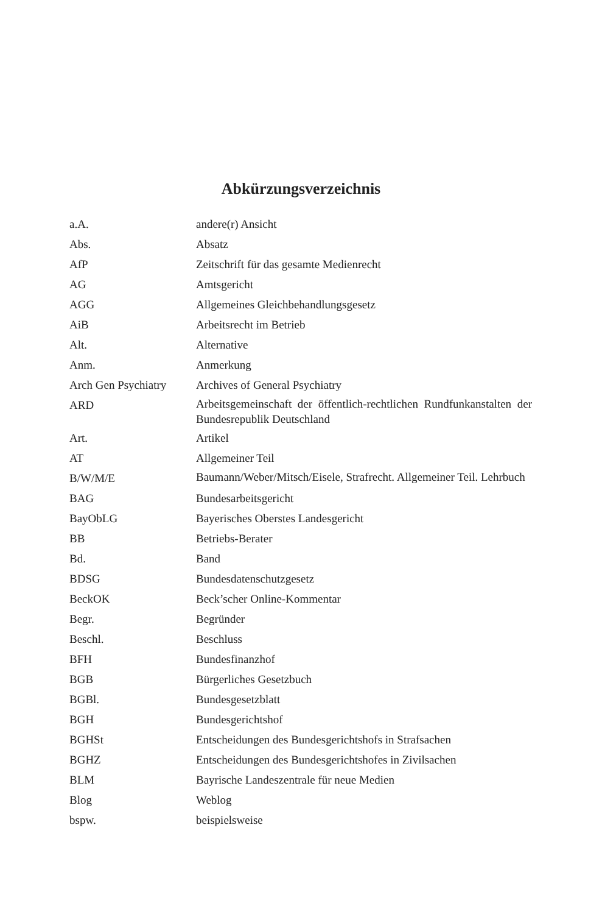Abkürzungsverzeichnis
| a.A. | andere(r) Ansicht |
| Abs. | Absatz |
| AfP | Zeitschrift für das gesamte Medienrecht |
| AG | Amtsgericht |
| AGG | Allgemeines Gleichbehandlungsgesetz |
| AiB | Arbeitsrecht im Betrieb |
| Alt. | Alternative |
| Anm. | Anmerkung |
| Arch Gen Psychiatry | Archives of General Psychiatry |
| ARD | Arbeitsgemeinschaft der öffentlich-rechtlichen Rundfunkanstalten der Bundesrepublik Deutschland |
| Art. | Artikel |
| AT | Allgemeiner Teil |
| B/W/M/E | Baumann/Weber/Mitsch/Eisele, Strafrecht. Allgemeiner Teil. Lehrbuch |
| BAG | Bundesarbeitsgericht |
| BayObLG | Bayerisches Oberstes Landesgericht |
| BB | Betriebs-Berater |
| Bd. | Band |
| BDSG | Bundesdatenschutzgesetz |
| BeckOK | Beck’scher Online-Kommentar |
| Begr. | Begründer |
| Beschl. | Beschluss |
| BFH | Bundesfinanzhof |
| BGB | Bürgerliches Gesetzbuch |
| BGBl. | Bundesgesetzblatt |
| BGH | Bundesgerichtshof |
| BGHSt | Entscheidungen des Bundesgerichtshofs in Strafsachen |
| BGHZ | Entscheidungen des Bundesgerichtshofes in Zivilsachen |
| BLM | Bayrische Landeszentrale für neue Medien |
| Blog | Weblog |
| bspw. | beispielsweise |